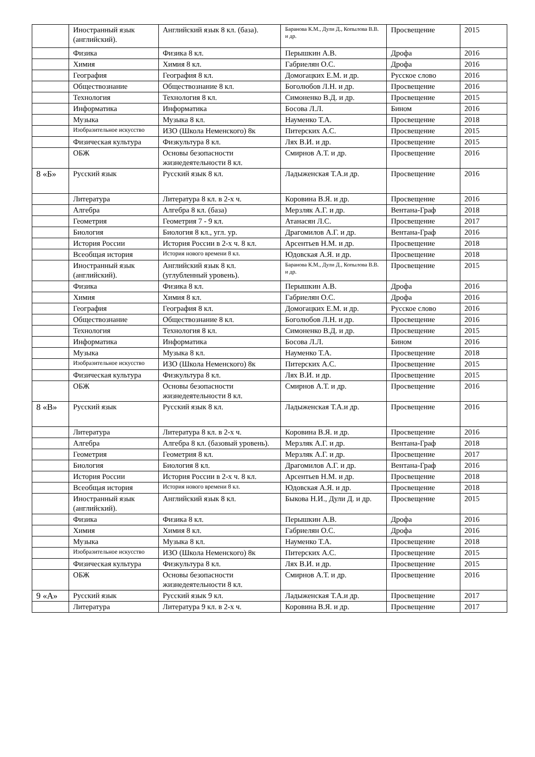| | Иностранный язык (английский). | Английский язык 8 кл. (база). | Баранова К.М., Дули Д., Копылова В.В. и др. | Просвещение | 2015 |
| | Физика | Физика 8 кл. | Перышкин А.В. | Дрофа | 2016 |
| | Химия | Химия 8 кл. | Габриелян О.С. | Дрофа | 2016 |
| | География | География 8 кл. | Домогацких Е.М. и др. | Русское слово | 2016 |
| | Обществознание | Обществознание 8 кл. | Боголюбов Л.Н. и др. | Просвещение | 2016 |
| | Технология | Технология 8 кл. | Симоненко В.Д. и др. | Просвещение | 2015 |
| | Информатика | Информатика | Босова Л.Л. | Бином | 2016 |
| | Музыка | Музыка 8 кл. | Науменко Т.А. | Просвещение | 2018 |
| | Изобразительное искусство | ИЗО (Школа Неменского) 8к | Питерских А.С. | Просвещение | 2015 |
| | Физическая культура | Физкультура 8 кл. | Лях В.И. и др. | Просвещение | 2015 |
| | ОБЖ | Основы безопасности жизнедеятельности 8 кл. | Смирнов А.Т. и др. | Просвещение | 2016 |
| 8 «Б» | Русский язык | Русский язык 8 кл. | Ладыженская Т.А.и др. | Просвещение | 2016 |
| | Литература | Литература 8 кл. в 2-х ч. | Коровина В.Я. и др. | Просвещение | 2016 |
| | Алгебра | Алгебра 8 кл. (база) | Мерзляк А.Г. и др. | Вентана-Граф | 2018 |
| | Геометрия | Геометрия 7 - 9 кл. | Атанасян Л.С. | Просвещение | 2017 |
| | Биология | Биология 8 кл., угл. ур. | Драгомилов А.Г. и др. | Вентана-Граф | 2016 |
| | История России | История России в 2-х ч. 8 кл. | Арсентьев Н.М. и др. | Просвещение | 2018 |
| | Всеобщая история | История нового времени 8 кл. | Юдовская А.Я. и др. | Просвещение | 2018 |
| | Иностранный язык (английский). | Английский язык 8 кл. (углубленный уровень). | Баранова К.М., Дули Д., Копылова В.В. и др. | Просвещение | 2015 |
| | Физика | Физика 8 кл. | Перышкин А.В. | Дрофа | 2016 |
| | Химия | Химия 8 кл. | Габриелян О.С. | Дрофа | 2016 |
| | География | География 8 кл. | Домогацких Е.М. и др. | Русское слово | 2016 |
| | Обществознание | Обществознание 8 кл. | Боголюбов Л.Н. и др. | Просвещение | 2016 |
| | Технология | Технология 8 кл. | Симоненко В.Д. и др. | Просвещение | 2015 |
| | Информатика | Информатика | Босова Л.Л. | Бином | 2016 |
| | Музыка | Музыка 8 кл. | Науменко Т.А. | Просвещение | 2018 |
| | Изобразительное искусство | ИЗО (Школа Неменского) 8к | Питерских А.С. | Просвещение | 2015 |
| | Физическая культура | Физкультура 8 кл. | Лях В.И. и др. | Просвещение | 2015 |
| | ОБЖ | Основы безопасности жизнедеятельности 8 кл. | Смирнов А.Т. и др. | Просвещение | 2016 |
| 8 «В» | Русский язык | Русский язык 8 кл. | Ладыженская Т.А.и др. | Просвещение | 2016 |
| | Литература | Литература 8 кл. в 2-х ч. | Коровина В.Я. и др. | Просвещение | 2016 |
| | Алгебра | Алгебра 8 кл. (базовый уровень). | Мерзляк А.Г. и др. | Вентана-Граф | 2018 |
| | Геометрия | Геометрия 8 кл. | Мерзляк А.Г. и др. | Просвещение | 2017 |
| | Биология | Биология 8 кл. | Драгомилов А.Г. и др. | Вентана-Граф | 2016 |
| | История России | История России в 2-х ч. 8 кл. | Арсентьев Н.М. и др. | Просвещение | 2018 |
| | Всеобщая история | История нового времени 8 кл. | Юдовская А.Я. и др. | Просвещение | 2018 |
| | Иностранный язык (английский). | Английский язык 8 кл. | Быкова Н.И., Дули Д. и др. | Просвещение | 2015 |
| | Физика | Физика 8 кл. | Перышкин А.В. | Дрофа | 2016 |
| | Химия | Химия 8 кл. | Габриелян О.С. | Дрофа | 2016 |
| | Музыка | Музыка 8 кл. | Науменко Т.А. | Просвещение | 2018 |
| | Изобразительное искусство | ИЗО (Школа Неменского) 8к | Питерских А.С. | Просвещение | 2015 |
| | Физическая культура | Физкультура 8 кл. | Лях В.И. и др. | Просвещение | 2015 |
| | ОБЖ | Основы безопасности жизнедеятельности 8 кл. | Смирнов А.Т. и др. | Просвещение | 2016 |
| 9 «А» | Русский язык | Русский язык 9 кл. | Ладыженская Т.А.и др. | Просвещение | 2017 |
| | Литература | Литература 9 кл. в 2-х ч. | Коровина В.Я. и др. | Просвещение | 2017 |